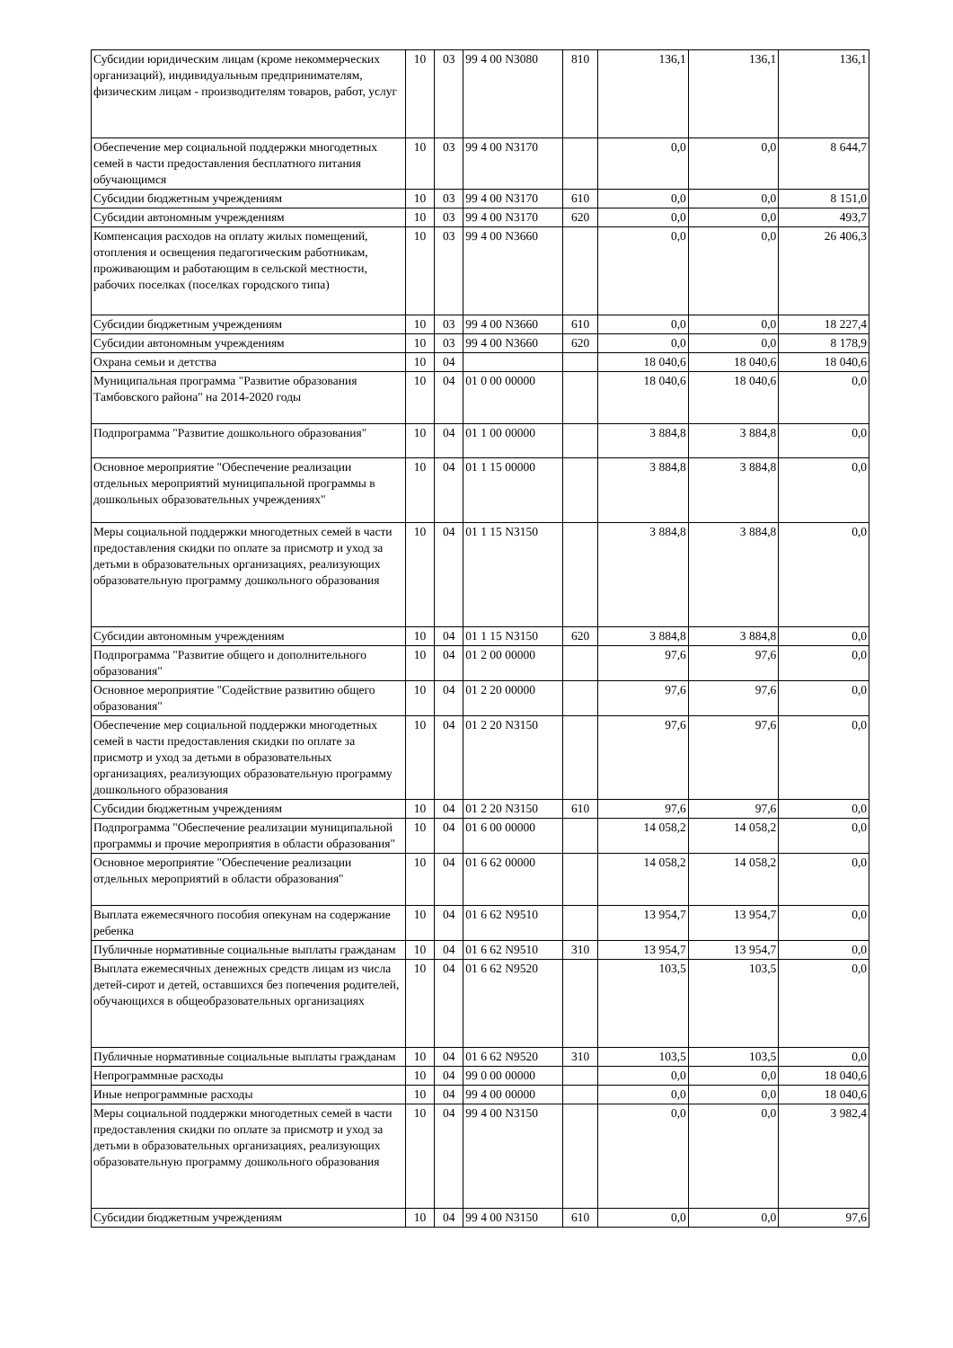| Субсидии юридическим лицам (кроме некоммерческих организаций), индивидуальным предпринимателям, физическим лицам - производителям товаров, работ, услуг | 10 | 03 | 99 4 00 N3080 | 810 | 136,1 | 136,1 | 136,1 |
| Обеспечение мер социальной поддержки многодетных семей в части предоставления бесплатного питания обучающимся | 10 | 03 | 99 4 00 N3170 | | 0,0 | 0,0 | 8 644,7 |
| Субсидии бюджетным учреждениям | 10 | 03 | 99 4 00 N3170 | 610 | 0,0 | 0,0 | 8 151,0 |
| Субсидии автономным учреждениям | 10 | 03 | 99 4 00 N3170 | 620 | 0,0 | 0,0 | 493,7 |
| Компенсация расходов на оплату жилых помещений, отопления и освещения педагогическим работникам, проживающим и работающим в сельской местности, рабочих поселках (поселках городского типа) | 10 | 03 | 99 4 00 N3660 | | 0,0 | 0,0 | 26 406,3 |
| Субсидии бюджетным учреждениям | 10 | 03 | 99 4 00 N3660 | 610 | 0,0 | 0,0 | 18 227,4 |
| Субсидии автономным учреждениям | 10 | 03 | 99 4 00 N3660 | 620 | 0,0 | 0,0 | 8 178,9 |
| Охрана семьи и детства | 10 | 04 | | | 18 040,6 | 18 040,6 | 18 040,6 |
| Муниципальная программа "Развитие образования Тамбовского района" на 2014-2020 годы | 10 | 04 | 01 0 00 00000 | | 18 040,6 | 18 040,6 | 0,0 |
| Подпрограмма "Развитие дошкольного образования" | 10 | 04 | 01 1 00 00000 | | 3 884,8 | 3 884,8 | 0,0 |
| Основное мероприятие "Обеспечение реализации отдельных мероприятий муниципальной программы в дошкольных образовательных учреждениях" | 10 | 04 | 01 1 15 00000 | | 3 884,8 | 3 884,8 | 0,0 |
| Меры социальной поддержки многодетных семей в части предоставления скидки по оплате за присмотр и уход за детьми в образовательных организациях, реализующих образовательную программу дошкольного образования | 10 | 04 | 01 1 15 N3150 | | 3 884,8 | 3 884,8 | 0,0 |
| Субсидии автономным учреждениям | 10 | 04 | 01 1 15 N3150 | 620 | 3 884,8 | 3 884,8 | 0,0 |
| Подпрограмма "Развитие общего и дополнительного образования" | 10 | 04 | 01 2 00 00000 | | 97,6 | 97,6 | 0,0 |
| Основное мероприятие "Содействие развитию общего образования" | 10 | 04 | 01 2 20 00000 | | 97,6 | 97,6 | 0,0 |
| Обеспечение мер социальной поддержки многодетных семей в части предоставления скидки по оплате за присмотр и уход за детьми в образовательных организациях, реализующих образовательную программу дошкольного образования | 10 | 04 | 01 2 20 N3150 | | 97,6 | 97,6 | 0,0 |
| Субсидии бюджетным учреждениям | 10 | 04 | 01 2 20 N3150 | 610 | 97,6 | 97,6 | 0,0 |
| Подпрограмма "Обеспечение реализации муниципальной программы и прочие мероприятия в области образования" | 10 | 04 | 01 6 00 00000 | | 14 058,2 | 14 058,2 | 0,0 |
| Основное мероприятие "Обеспечение реализации отдельных мероприятий в области образования" | 10 | 04 | 01 6 62 00000 | | 14 058,2 | 14 058,2 | 0,0 |
| Выплата ежемесячного пособия опекунам на содержание ребенка | 10 | 04 | 01 6 62 N9510 | | 13 954,7 | 13 954,7 | 0,0 |
| Публичные нормативные социальные выплаты гражданам | 10 | 04 | 01 6 62 N9510 | 310 | 13 954,7 | 13 954,7 | 0,0 |
| Выплата ежемесячных денежных средств лицам из числа детей-сирот и детей, оставшихся без попечения родителей, обучающихся в общеобразовательных организациях | 10 | 04 | 01 6 62 N9520 | | 103,5 | 103,5 | 0,0 |
| Публичные нормативные социальные выплаты гражданам | 10 | 04 | 01 6 62 N9520 | 310 | 103,5 | 103,5 | 0,0 |
| Непрограммные расходы | 10 | 04 | 99 0 00 00000 | | 0,0 | 0,0 | 18 040,6 |
| Иные непрограммные расходы | 10 | 04 | 99 4 00 00000 | | 0,0 | 0,0 | 18 040,6 |
| Меры социальной поддержки многодетных семей в части предоставления скидки по оплате за присмотр и уход за детьми в образовательных организациях, реализующих образовательную программу дошкольного образования | 10 | 04 | 99 4 00 N3150 | | 0,0 | 0,0 | 3 982,4 |
| Субсидии бюджетным учреждениям | 10 | 04 | 99 4 00 N3150 | 610 | 0,0 | 0,0 | 97,6 |